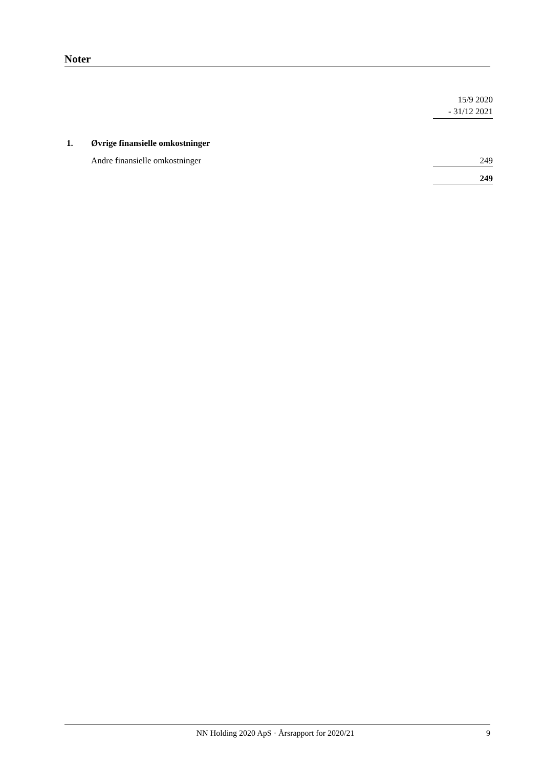Noter
| | | 15/9 2020 - 31/12 2021 |
| --- | --- | --- |
| 1. | Øvrige finansielle omkostninger | |
| | Andre finansielle omkostninger | 249 |
| | | 249 |
NN Holding 2020 ApS · Årsrapport for 2020/21 9